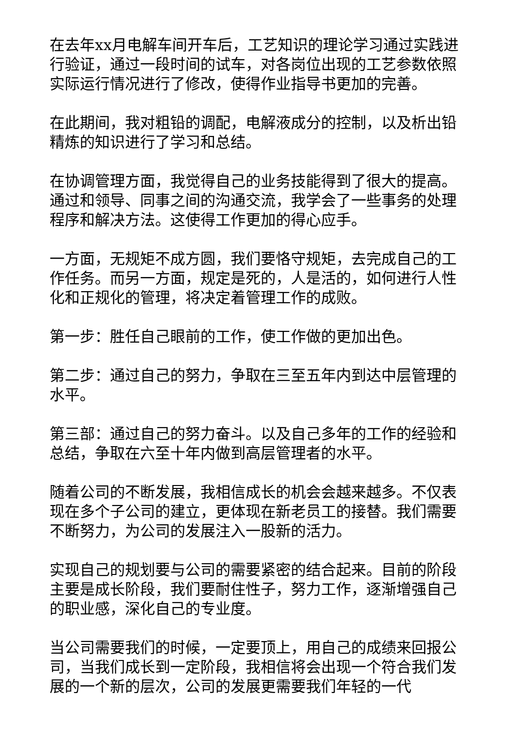在去年xx月电解车间开车后，工艺知识的理论学习通过实践进行验证，通过一段时间的试车，对各岗位出现的工艺参数依照实际运行情况进行了修改，使得作业指导书更加的完善。
在此期间，我对粗铅的调配，电解液成分的控制，以及析出铅精炼的知识进行了学习和总结。
在协调管理方面，我觉得自己的业务技能得到了很大的提高。通过和领导、同事之间的沟通交流，我学会了一些事务的处理程序和解决方法。这使得工作更加的得心应手。
一方面，无规矩不成方圆，我们要恪守规矩，去完成自己的工作任务。而另一方面，规定是死的，人是活的，如何进行人性化和正规化的管理，将决定着管理工作的成败。
第一步：胜任自己眼前的工作，使工作做的更加出色。
第二步：通过自己的努力，争取在三至五年内到达中层管理的水平。
第三部：通过自己的努力奋斗。以及自己多年的工作的经验和总结，争取在六至十年内做到高层管理者的水平。
随着公司的不断发展，我相信成长的机会会越来越多。不仅表现在多个子公司的建立，更体现在新老员工的接替。我们需要不断努力，为公司的发展注入一股新的活力。
实现自己的规划要与公司的需要紧密的结合起来。目前的阶段主要是成长阶段，我们要耐住性子，努力工作，逐渐增强自己的职业感，深化自己的专业度。
当公司需要我们的时候，一定要顶上，用自己的成绩来回报公司，当我们成长到一定阶段，我相信将会出现一个符合我们发展的一个新的层次，公司的发展更需要我们年轻的一代